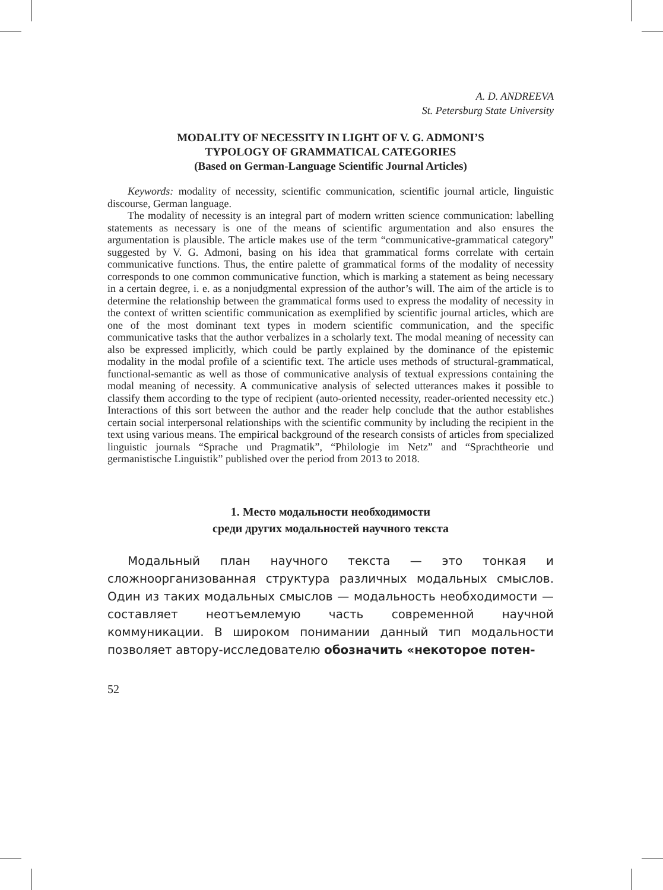A. D. ANDREEVA
St. Petersburg State University
MODALITY OF NECESSITY IN LIGHT OF V. G. ADMONI’S
TYPOLOGY OF GRAMMATICAL CATEGORIES
(Based on German-Language Scientific Journal Articles)
Keywords: modality of necessity, scientific communication, scientific journal article, linguistic discourse, German language.
The modality of necessity is an integral part of modern written science communication: labelling statements as necessary is one of the means of scientific argumentation and also ensures the argumentation is plausible. The article makes use of the term “communicative-grammatical category” suggested by V. G. Admoni, basing on his idea that grammatical forms correlate with certain communicative functions. Thus, the entire palette of grammatical forms of the modality of necessity corresponds to one common communicative function, which is marking a statement as being necessary in a certain degree, i. e. as a nonjudgmental expression of the author’s will. The aim of the article is to determine the relationship between the grammatical forms used to express the modality of necessity in the context of written scientific communication as exemplified by scientific journal articles, which are one of the most dominant text types in modern scientific communication, and the specific communicative tasks that the author verbalizes in a scholarly text. The modal meaning of necessity can also be expressed implicitly, which could be partly explained by the dominance of the epistemic modality in the modal profile of a scientific text. The article uses methods of structural-grammatical, functional-semantic as well as those of communicative analysis of textual expressions containing the modal meaning of necessity. A communicative analysis of selected utterances makes it possible to classify them according to the type of recipient (auto-oriented necessity, reader-oriented necessity etc.) Interactions of this sort between the author and the reader help conclude that the author establishes certain social interpersonal relationships with the scientific community by including the recipient in the text using various means. The empirical background of the research consists of articles from specialized linguistic journals “Sprache und Pragmatik”, “Philologie im Netz” and “Sprachtheorie und germanistische Linguistik” published over the period from 2013 to 2018.
1. Место модальности необходимости
среди других модальностей научного текста
Модальный план научного текста — это тонкая и сложноорганизованная структура различных модальных смыслов. Один из таких модальных смыслов — модальность необходимости — составляет неотъемлемую часть современной научной коммуникации. В широком понимании данный тип модальности позволяет автору-исследователю обозначить «некоторое потен-
52